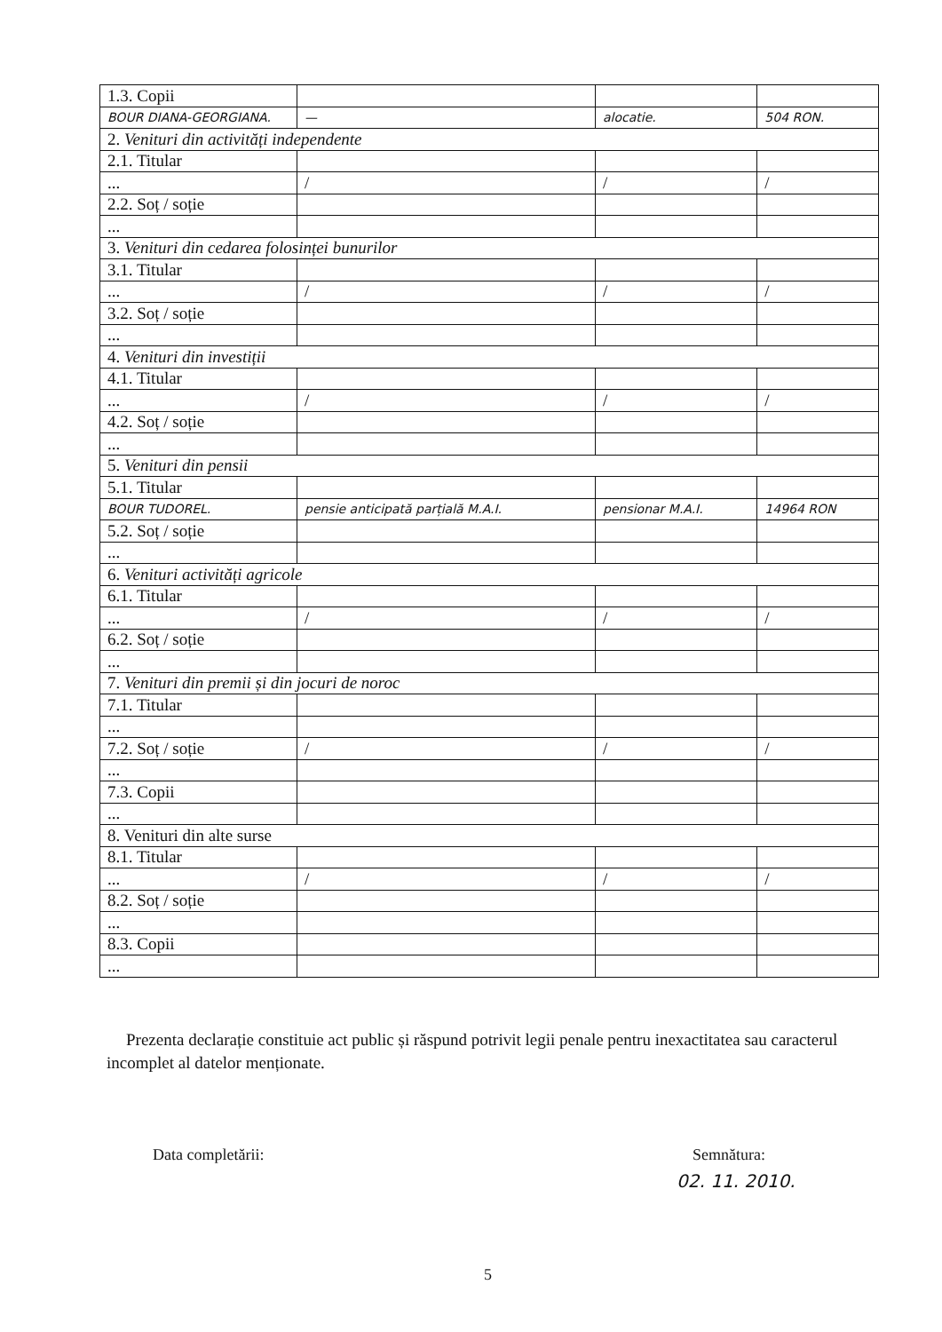| 1.3. Copii | | | |
| BOUR DIANA-GEORGIANA. | — | alocatie. | 504 RON. |
| 2. Venituri din activități independente | | | |
| 2.1. Titular | | | |
| ... | / | / | / |
| 2.2. Soț / soție | | | |
| ... | | | |
| 3. Venituri din cedarea folosinței bunurilor | | | |
| 3.1. Titular | | | |
| ... | / | / | / |
| 3.2. Soț / soție | | | |
| ... | | | |
| 4. Venituri din investiții | | | |
| 4.1. Titular | | | |
| ... | / | / | / |
| 4.2. Soț / soție | | | |
| ... | | | |
| 5. Venituri din pensii | | | |
| 5.1. Titular | | | |
| BOUR TUDOREL. | pensie anticipată parțială M.A.I. | pensionar M.A.I. | 14964 RON |
| 5.2. Soț / soție | | | |
| ... | | | |
| 6. Venituri activități agricole | | | |
| 6.1. Titular | | | |
| ... | / | / | / |
| 6.2. Soț / soție | | | |
| ... | | | |
| 7. Venituri din premii și din jocuri de noroc | | | |
| 7.1. Titular | | | |
| ... | | | |
| 7.2. Soț / soție | / | / | / |
| ... | | | |
| 7.3. Copii | | | |
| ... | | | |
| 8. Venituri din alte surse | | | |
| 8.1. Titular | | | |
| ... | / | / | / |
| 8.2. Soț / soție | | | |
| ... | | | |
| 8.3. Copii | | | |
| ... | | | |
Prezenta declarație constituie act public și răspund potrivit legii penale pentru inexactitatea sau caracterul incomplet al datelor menționate.
Data completării: Semnătura:
02. 11. 2010.
5